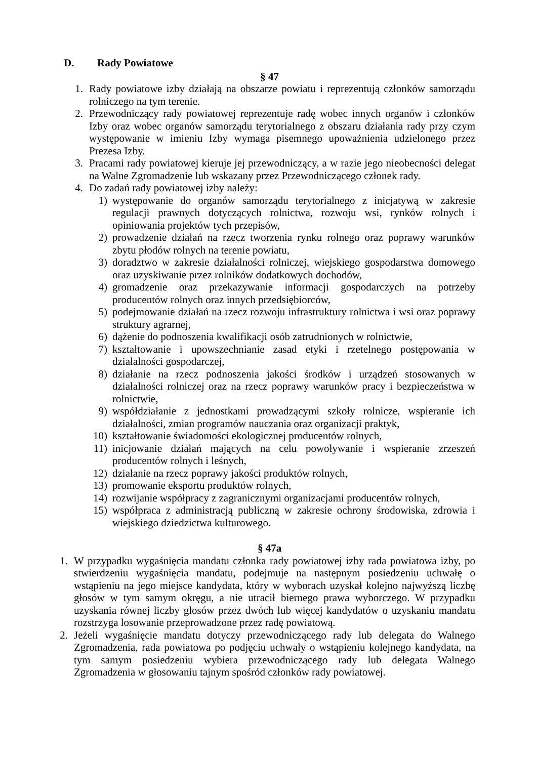D. Rady Powiatowe
§ 47
1. Rady powiatowe izby działają na obszarze powiatu i reprezentują członków samorządu rolniczego na tym terenie.
2. Przewodniczący rady powiatowej reprezentuje radę wobec innych organów i członków Izby oraz wobec organów samorządu terytorialnego z obszaru działania rady przy czym występowanie w imieniu Izby wymaga pisemnego upoważnienia udzielonego przez Prezesa Izby.
3. Pracami rady powiatowej kieruje jej przewodniczący, a w razie jego nieobecności delegat na Walne Zgromadzenie lub wskazany przez Przewodniczącego członek rady.
4. Do zadań rady powiatowej izby należy:
1) występowanie do organów samorządu terytorialnego z inicjatywą w zakresie regulacji prawnych dotyczących rolnictwa, rozwoju wsi, rynków rolnych i opiniowania projektów tych przepisów,
2) prowadzenie działań na rzecz tworzenia rynku rolnego oraz poprawy warunków zbytu płodów rolnych na terenie powiatu,
3) doradztwo w zakresie działalności rolniczej, wiejskiego gospodarstwa domowego oraz uzyskiwanie przez rolników dodatkowych dochodów,
4) gromadzenie oraz przekazywanie informacji gospodarczych na potrzeby producentów rolnych oraz innych przedsiębiorców,
5) podejmowanie działań na rzecz rozwoju infrastruktury rolnictwa i wsi oraz poprawy struktury agrarnej,
6) dążenie do podnoszenia kwalifikacji osób zatrudnionych w rolnictwie,
7) kształtowanie i upowszechnianie zasad etyki i rzetelnego postępowania w działalności gospodarczej,
8) działanie na rzecz podnoszenia jakości środków i urządzeń stosowanych w działalności rolniczej oraz na rzecz poprawy warunków pracy i bezpieczeństwa w rolnictwie,
9) współdziałanie z jednostkami prowadzącymi szkoły rolnicze, wspieranie ich działalności, zmian programów nauczania oraz organizacji praktyk,
10) kształtowanie świadomości ekologicznej producentów rolnych,
11) inicjowanie działań mających na celu powoływanie i wspieranie zrzeszeń producentów rolnych i leśnych,
12) działanie na rzecz poprawy jakości produktów rolnych,
13) promowanie eksportu produktów rolnych,
14) rozwijanie współpracy z zagranicznymi organizacjami producentów rolnych,
15) współpraca z administracją publiczną w zakresie ochrony środowiska, zdrowia i wiejskiego dziedzictwa kulturowego.
§ 47a
1. W przypadku wygaśnięcia mandatu członka rady powiatowej izby rada powiatowa izby, po stwierdzeniu wygaśnięcia mandatu, podejmuje na następnym posiedzeniu uchwałę o wstąpieniu na jego miejsce kandydata, który w wyborach uzyskał kolejno najwyższą liczbę głosów w tym samym okręgu, a nie utracił biernego prawa wyborczego. W przypadku uzyskania równej liczby głosów przez dwóch lub więcej kandydatów o uzyskaniu mandatu rozstrzyga losowanie przeprowadzone przez radę powiatową.
2. Jeżeli wygaśnięcie mandatu dotyczy przewodniczącego rady lub delegata do Walnego Zgromadzenia, rada powiatowa po podjęciu uchwały o wstąpieniu kolejnego kandydata, na tym samym posiedzeniu wybiera przewodniczącego rady lub delegata Walnego Zgromadzenia w głosowaniu tajnym spośród członków rady powiatowej.